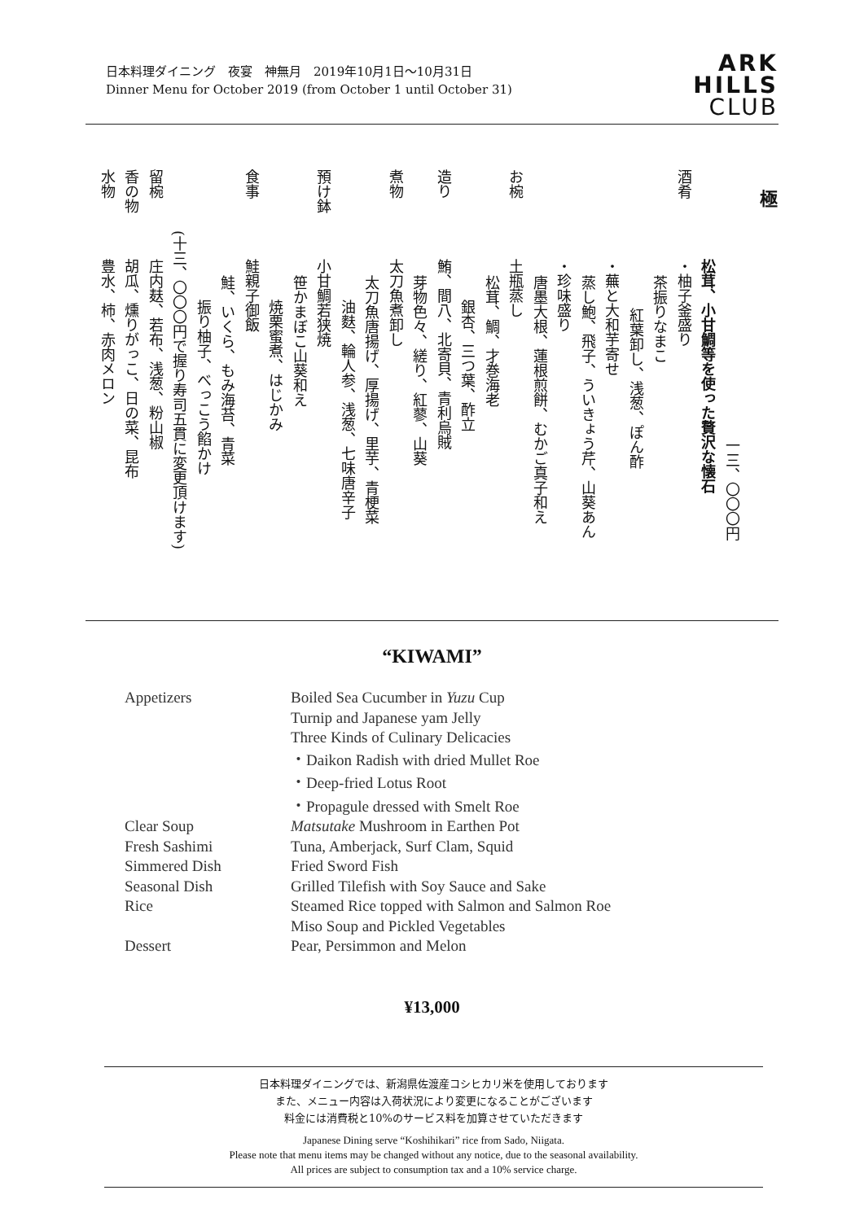日本料理ダイニング　夜宴　神無月　2019年10月1日〜10月31日
Dinner Menu for October 2019 (from October 1 until October 31)
ARK
HILLS
CLUB
極
一三、〇〇〇円
松茸、小甘鯛等を使った贅沢な懐石
酒肴・柚子釜盛り
茶振りなまこ
紅葉卸し、浅葱、ぽん酢
・蕪と大和芋寄せ
蒸し鮑、飛子、ういきょう芹、山葵あん
・珍味盛り
唐墨大根、蓮根煎餅、むかご真子和え
お椀土瓶蒸し
松茸、鯛、才巻海老
銀杏、三つ葉、酢立
造り鮪、間八、北寄貝、青利烏賊
芽物色々、縒り、紅蓼、山葵
煮物太刀魚煮卸し
太刀魚唐揚げ、厚揚げ、里芋、青梗菜
油麩、輪人参、浅葱、七味唐辛子
預け鉢小甘鯛若狭焼
笹かまぼこ山葵和え
焼栗蜜煮、はじかみ
食事鮭親子御飯
鮭、いくら、もみ海苔、青菜
振り柚子、べっこう餡かけ
(十三、〇〇〇円で握り寿司五貫に変更頂けます)
留椀庄内麸、若布、浅葱、粉山椒
香の物胡瓜、燻りがっこ、日の菜、昆布
水物豊水、柿、赤肉メロン
“KIWAMI”
| Appetizers | Boiled Sea Cucumber in Yuzu Cup |
| | Turnip and Japanese yam Jelly |
| | Three Kinds of Culinary Delicacies |
| | ・Daikon Radish with dried Mullet Roe |
| | ・Deep-fried Lotus Root |
| | ・Propagule dressed with Smelt Roe |
| Clear Soup | Matsutake Mushroom in Earthen Pot |
| Fresh Sashimi | Tuna, Amberjack, Surf Clam, Squid |
| Simmered Dish | Fried Sword Fish |
| Seasonal Dish | Grilled Tilefish with Soy Sauce and Sake |
| Rice | Steamed Rice topped with Salmon and Salmon Roe |
| | Miso Soup and Pickled Vegetables |
| Dessert | Pear, Persimmon and Melon |
¥13,000
日本料理ダイニングでは、新潟県佐渡産コシヒカリ米を使用しております
また、メニュー内容は入荷状況により変更になることがございます
料金には消費税と10%のサービス料を加算させていただきます
Japanese Dining serve “Koshihikari” rice from Sado, Niigata.
Please note that menu items may be changed without any notice, due to the seasonal availability.
All prices are subject to consumption tax and a 10% service charge.